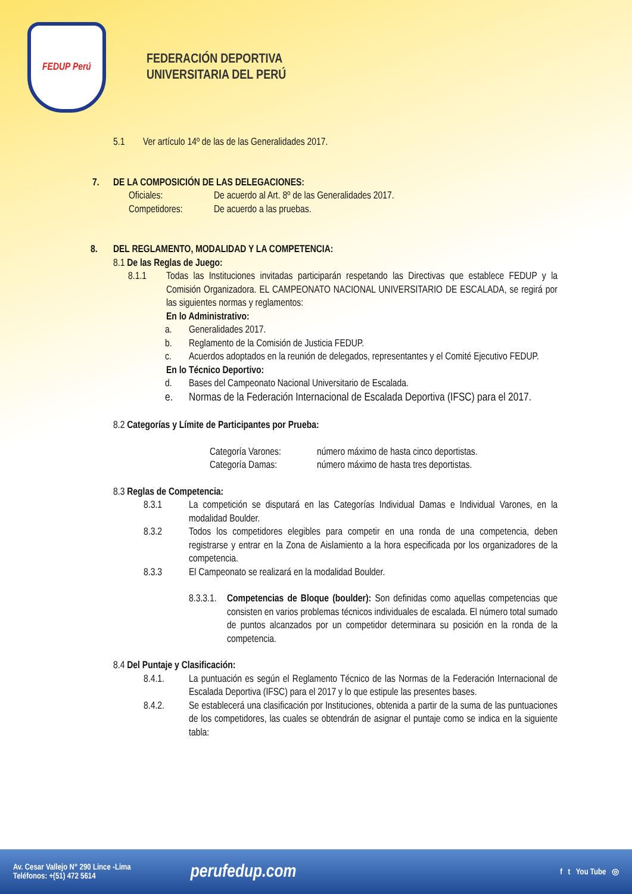FEDUP Perú
FEDERACIÓN DEPORTIVA
UNIVERSITARIA DEL PERÚ
5.1 Ver artículo 14º de las de las Generalidades 2017.
7. DE LA COMPOSICIÓN DE LAS DELEGACIONES:
Oficiales: De acuerdo al Art. 8º de las Generalidades 2017.
Competidores: De acuerdo a las pruebas.
8. DEL REGLAMENTO, MODALIDAD Y LA COMPETENCIA:
8.1 De las Reglas de Juego:
8.1.1 Todas las Instituciones invitadas participarán respetando las Directivas que establece FEDUP y la Comisión Organizadora. EL CAMPEONATO NACIONAL UNIVERSITARIO DE ESCALADA, se regirá por las siguientes normas y reglamentos:
En lo Administrativo:
a. Generalidades 2017.
b. Reglamento de la Comisión de Justicia FEDUP.
c. Acuerdos adoptados en la reunión de delegados, representantes y el Comité Ejecutivo FEDUP.
En lo Técnico Deportivo:
d. Bases del Campeonato Nacional Universitario de Escalada.
e. Normas de la Federación Internacional de Escalada Deportiva (IFSC) para el 2017.
8.2 Categorías y Límite de Participantes por Prueba:
Categoría Varones: número máximo de hasta cinco deportistas.
Categoría Damas: número máximo de hasta tres deportistas.
8.3 Reglas de Competencia:
8.3.1 La competición se disputará en las Categorías Individual Damas e Individual Varones, en la modalidad Boulder.
8.3.2 Todos los competidores elegibles para competir en una ronda de una competencia, deben registrarse y entrar en la Zona de Aislamiento a la hora especificada por los organizadores de la competencia.
8.3.3 El Campeonato se realizará en la modalidad Boulder.
8.3.3.1. Competencias de Bloque (boulder): Son definidas como aquellas competencias que consisten en varios problemas técnicos individuales de escalada. El número total sumado de puntos alcanzados por un competidor determinara su posición en la ronda de la competencia.
8.4 Del Puntaje y Clasificación:
8.4.1. La puntuación es según el Reglamento Técnico de las Normas de la Federación Internacional de Escalada Deportiva (IFSC) para el 2017 y lo que estipule las presentes bases.
8.4.2. Se establecerá una clasificación por Instituciones, obtenida a partir de la suma de las puntuaciones de los competidores, las cuales se obtendrán de asignar el puntaje como se indica en la siguiente tabla:
Av. Cesar Vallejo N° 290 Lince -Lima
Teléfonos: +(51) 472 5614
perufedup.com
f t You Tube ◎